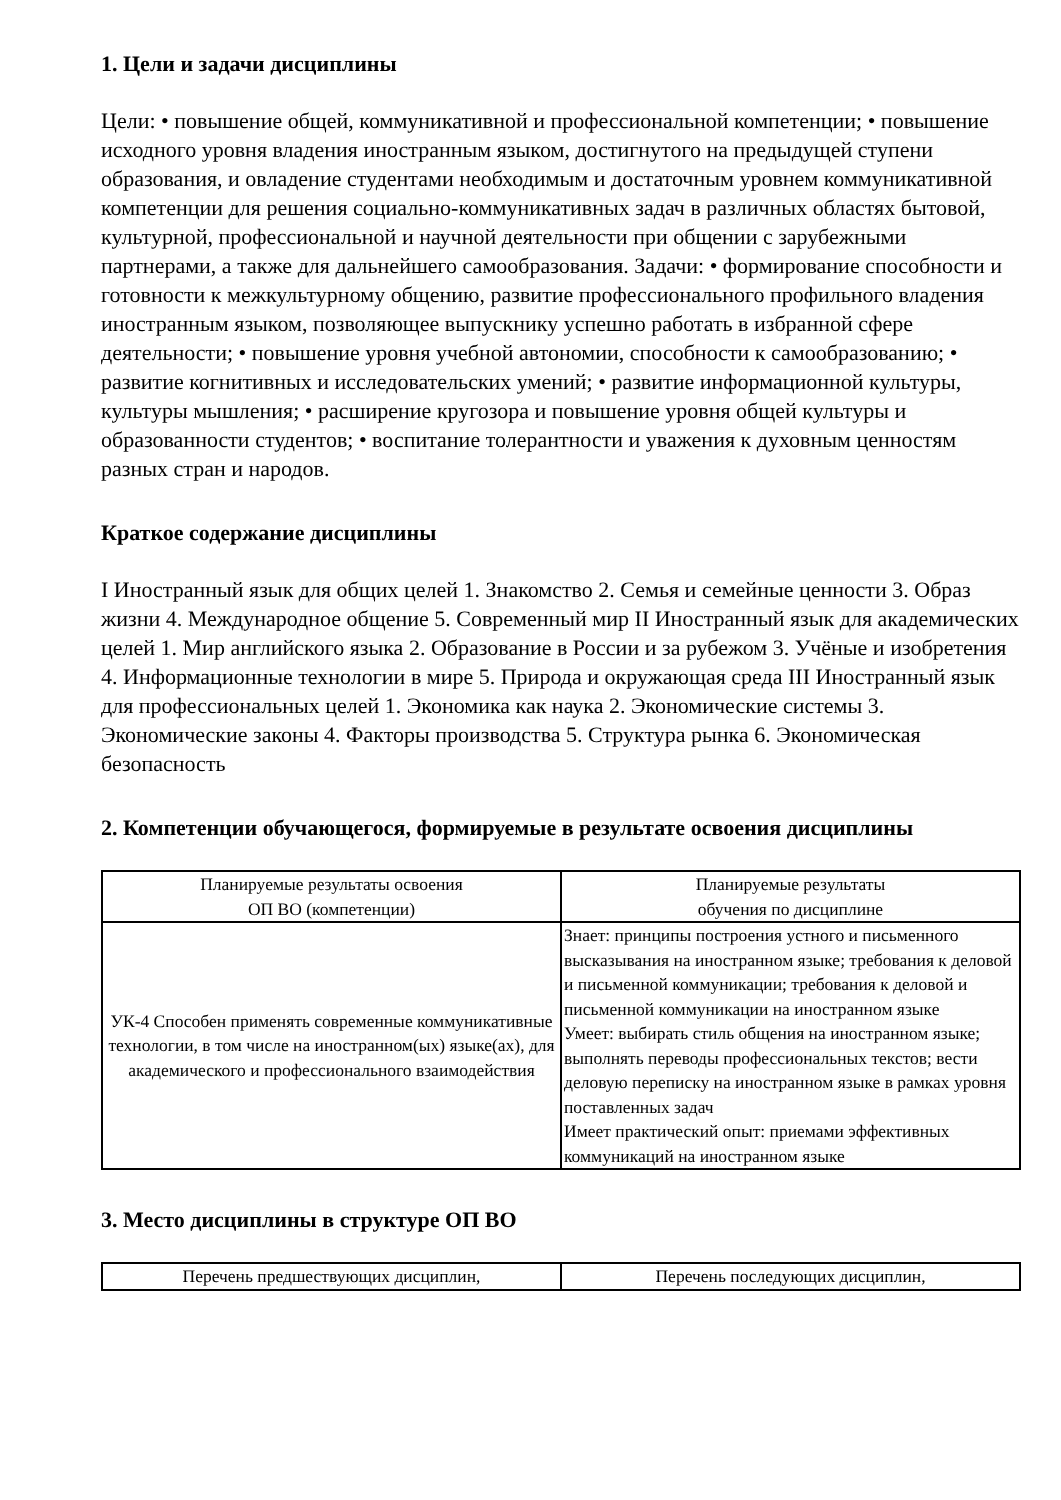1. Цели и задачи дисциплины
Цели: • повышение общей, коммуникативной и профессиональной компетенции; • повышение исходного уровня владения иностранным языком, достигнутого на предыдущей ступени образования, и овладение студентами необходимым и достаточным уровнем коммуникативной компетенции для решения социально-коммуникативных задач в различных областях бытовой, культурной, профессиональной и научной деятельности при общении с зарубежными партнерами, а также для дальнейшего самообразования. Задачи: • формирование способности и готовности к межкультурному общению, развитие профессионального профильного владения иностранным языком, позволяющее выпускнику успешно работать в избранной сфере деятельности; • повышение уровня учебной автономии, способности к самообразованию; • развитие когнитивных и исследовательских умений; • развитие информационной культуры, культуры мышления; • расширение кругозора и повышение уровня общей культуры и образованности студентов; • воспитание толерантности и уважения к духовным ценностям разных стран и народов.
Краткое содержание дисциплины
I Иностранный язык для общих целей 1. Знакомство 2. Семья и семейные ценности 3. Образ жизни 4. Международное общение 5. Современный мир II Иностранный язык для академических целей 1. Мир английского языка 2. Образование в России и за рубежом 3. Учёные и изобретения 4. Информационные технологии в мире 5. Природа и окружающая среда III Иностранный язык для профессиональных целей 1. Экономика как наука 2. Экономические системы 3. Экономические законы 4. Факторы производства 5. Структура рынка 6. Экономическая безопасность
2. Компетенции обучающегося, формируемые в результате освоения дисциплины
| Планируемые результаты освоения ОП ВО (компетенции) | Планируемые результаты обучения по дисциплине |
| --- | --- |
| УК-4 Способен применять современные коммуникативные технологии, в том числе на иностранном(ых) языке(ах), для академического и профессионального взаимодействия | Знает: принципы построения устного и письменного высказывания на иностранном языке; требования к деловой и письменной коммуникации; требования к деловой и письменной коммуникации на иностранном языке Умеет: выбирать стиль общения на иностранном языке; выполнять переводы профессиональных текстов; вести деловую переписку на иностранном языке в рамках уровня поставленных задач Имеет практический опыт: приемами эффективных коммуникаций на иностранном языке |
3. Место дисциплины в структуре ОП ВО
| Перечень предшествующих дисциплин, | Перечень последующих дисциплин, |
| --- | --- |